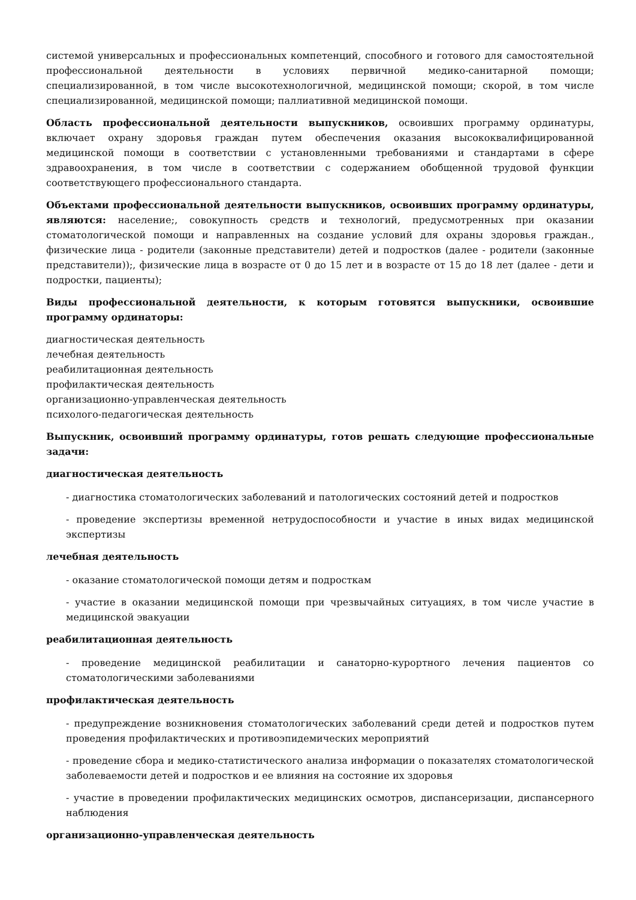системой универсальных и профессиональных компетенций, способного и готового для самостоятельной профессиональной деятельности в условиях первичной медико-санитарной помощи; специализированной, в том числе высокотехнологичной, медицинской помощи; скорой, в том числе специализированной, медицинской помощи; паллиативной медицинской помощи.
Область профессиональной деятельности выпускников, освоивших программу ординатуры, включает охрану здоровья граждан путем обеспечения оказания высококвалифицированной медицинской помощи в соответствии с установленными требованиями и стандартами в сфере здравоохранения, в том числе в соответствии с содержанием обобщенной трудовой функции соответствующего профессионального стандарта.
Объектами профессиональной деятельности выпускников, освоивших программу ординатуры, являются: население;, совокупность средств и технологий, предусмотренных при оказании стоматологической помощи и направленных на создание условий для охраны здоровья граждан., физические лица - родители (законные представители) детей и подростков (далее - родители (законные представители));, физические лица в возрасте от 0 до 15 лет и в возрасте от 15 до 18 лет (далее - дети и подростки, пациенты);
Виды профессиональной деятельности, к которым готовятся выпускники, освоившие программу ординаторы:
диагностическая деятельность
лечебная деятельность
реабилитационная деятельность
профилактическая деятельность
организационно-управленческая деятельность
психолого-педагогическая деятельность
Выпускник, освоивший программу ординатуры, готов решать следующие профессиональные задачи:
диагностическая деятельность
- диагностика стоматологических заболеваний и патологических состояний детей и подростков
- проведение экспертизы временной нетрудоспособности и участие в иных видах медицинской экспертизы
лечебная деятельность
- оказание стоматологической помощи детям и подросткам
- участие в оказании медицинской помощи при чрезвычайных ситуациях, в том числе участие в медицинской эвакуации
реабилитационная деятельность
- проведение медицинской реабилитации и санаторно-курортного лечения пациентов со стоматологическими заболеваниями
профилактическая деятельность
- предупреждение возникновения стоматологических заболеваний среди детей и подростков путем проведения профилактических и противоэпидемических мероприятий
- проведение сбора и медико-статистического анализа информации о показателях стоматологической заболеваемости детей и подростков и ее влияния на состояние их здоровья
- участие в проведении профилактических медицинских осмотров, диспансеризации, диспансерного наблюдения
организационно-управленческая деятельность